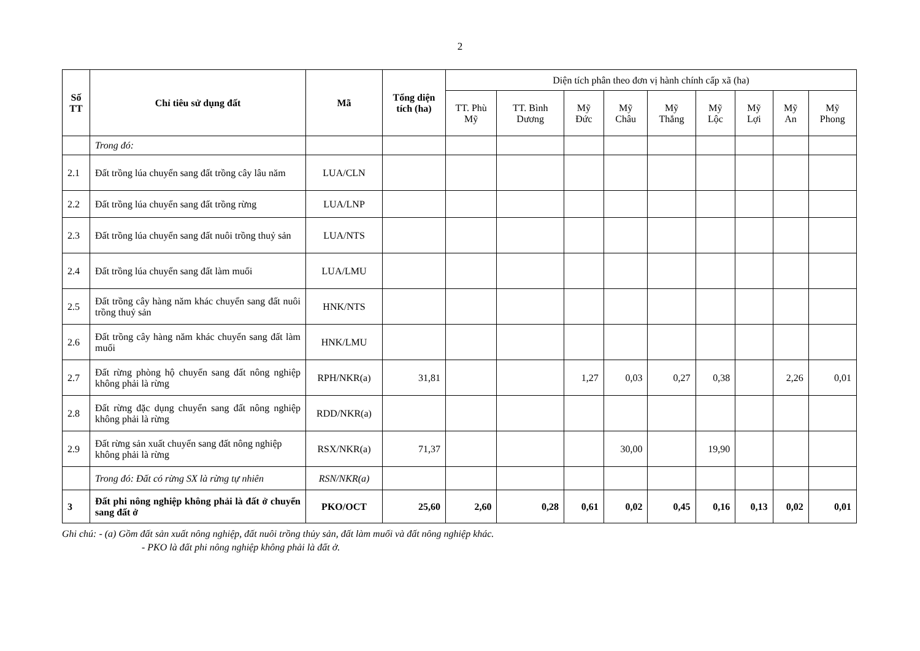2
| Số TT | Chỉ tiêu sử dụng đất | Mã | Tổng diện tích (ha) | Diện tích phân theo đơn vị hành chính cấp xã (ha) | | | | | | | | |
| --- | --- | --- | --- | --- | --- | --- | --- | --- | --- | --- | --- | --- |
| | | | | TT. Phù Mỹ | TT. Bình Dương | Mỹ Đức | Mỹ Châu | Mỹ Thắng | Mỹ Lộc | Mỹ Lợi | Mỹ An | Mỹ Phong |
| | Trong đó: | | | | | | | | | | | |
| 2.1 | Đất trồng lúa chuyển sang đất trồng cây lâu năm | LUA/CLN | | | | | | | | | | |
| 2.2 | Đất trồng lúa chuyển sang đất trồng rừng | LUA/LNP | | | | | | | | | | |
| 2.3 | Đất trồng lúa chuyển sang đất nuôi trồng thuỷ sản | LUA/NTS | | | | | | | | | | |
| 2.4 | Đất trồng lúa chuyển sang đất làm muối | LUA/LMU | | | | | | | | | | |
| 2.5 | Đất trồng cây hàng năm khác chuyển sang đất nuôi trồng thuỷ sản | HNK/NTS | | | | | | | | | | |
| 2.6 | Đất trồng cây hàng năm khác chuyển sang đất làm muối | HNK/LMU | | | | | | | | | | |
| 2.7 | Đất rừng phòng hộ chuyển sang đất nông nghiệp không phải là rừng | RPH/NKR(a) | 31,81 | | | 1,27 | 0,03 | 0,27 | 0,38 | | 2,26 | 0,01 |
| 2.8 | Đất rừng đặc dụng chuyển sang đất nông nghiệp không phải là rừng | RDD/NKR(a) | | | | | | | | | | |
| 2.9 | Đất rừng sản xuất chuyển sang đất nông nghiệp không phải là rừng | RSX/NKR(a) | 71,37 | | | | 30,00 | | 19,90 | | | |
| | Trong đó: Đất có rừng SX là rừng tự nhiên | RSN/NKR(a) | | | | | | | | | | |
| 3 | Đất phi nông nghiệp không phải là đất ở chuyển sang đất ở | PKO/OCT | 25,60 | 2,60 | 0,28 | 0,61 | 0,02 | 0,45 | 0,16 | 0,13 | 0,02 | 0,01 |
Ghi chú: - (a) Gồm đất sản xuất nông nghiệp, đất nuôi trồng thủy sản, đất làm muối và đất nông nghiệp khác.
- PKO là đất phi nông nghiệp không phải là đất ở.